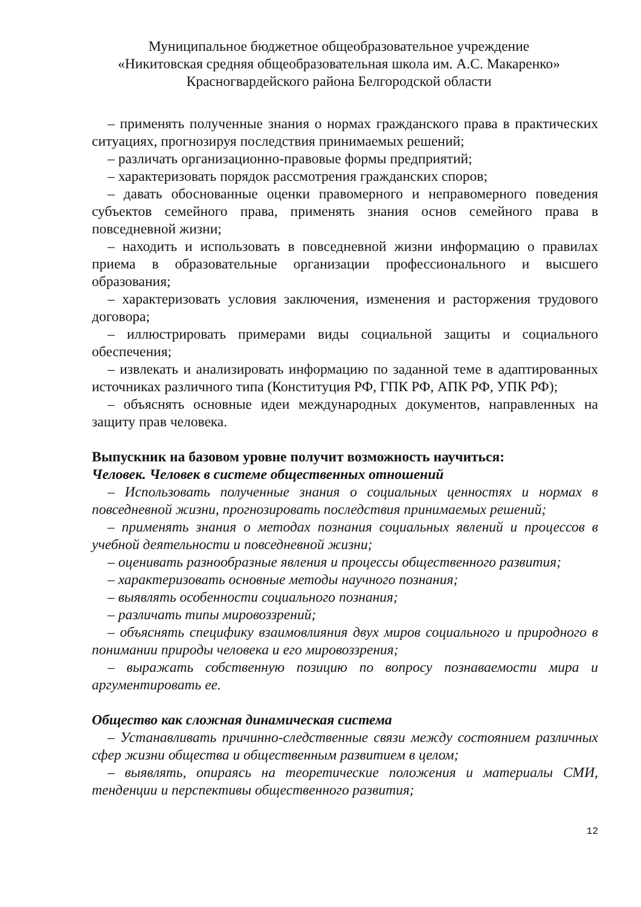Муниципальное бюджетное общеобразовательное учреждение
«Никитовская средняя общеобразовательная школа им. А.С. Макаренко»
Красногвардейского района Белгородской области
– применять полученные знания о нормах гражданского права в практических ситуациях, прогнозируя последствия принимаемых решений;
– различать организационно-правовые формы предприятий;
– характеризовать порядок рассмотрения гражданских споров;
– давать обоснованные оценки правомерного и неправомерного поведения субъектов семейного права, применять знания основ семейного права в повседневной жизни;
– находить и использовать в повседневной жизни информацию о правилах приема в образовательные организации профессионального и высшего образования;
– характеризовать условия заключения, изменения и расторжения трудового договора;
– иллюстрировать примерами виды социальной защиты и социального обеспечения;
– извлекать и анализировать информацию по заданной теме в адаптированных источниках различного типа (Конституция РФ, ГПК РФ, АПК РФ, УПК РФ);
– объяснять основные идеи международных документов, направленных на защиту прав человека.
Выпускник на базовом уровне получит возможность научиться:
Человек. Человек в системе общественных отношений
– Использовать полученные знания о социальных ценностях и нормах в повседневной жизни, прогнозировать последствия принимаемых решений;
– применять знания о методах познания социальных явлений и процессов в учебной деятельности и повседневной жизни;
– оценивать разнообразные явления и процессы общественного развития;
– характеризовать основные методы научного познания;
– выявлять особенности социального познания;
– различать типы мировоззрений;
– объяснять специфику взаимовлияния двух миров социального и природного в понимании природы человека и его мировоззрения;
– выражать собственную позицию по вопросу познаваемости мира и аргументировать ее.
Общество как сложная динамическая система
– Устанавливать причинно-следственные связи между состоянием различных сфер жизни общества и общественным развитием в целом;
– выявлять, опираясь на теоретические положения и материалы СМИ, тенденции и перспективы общественного развития;
12